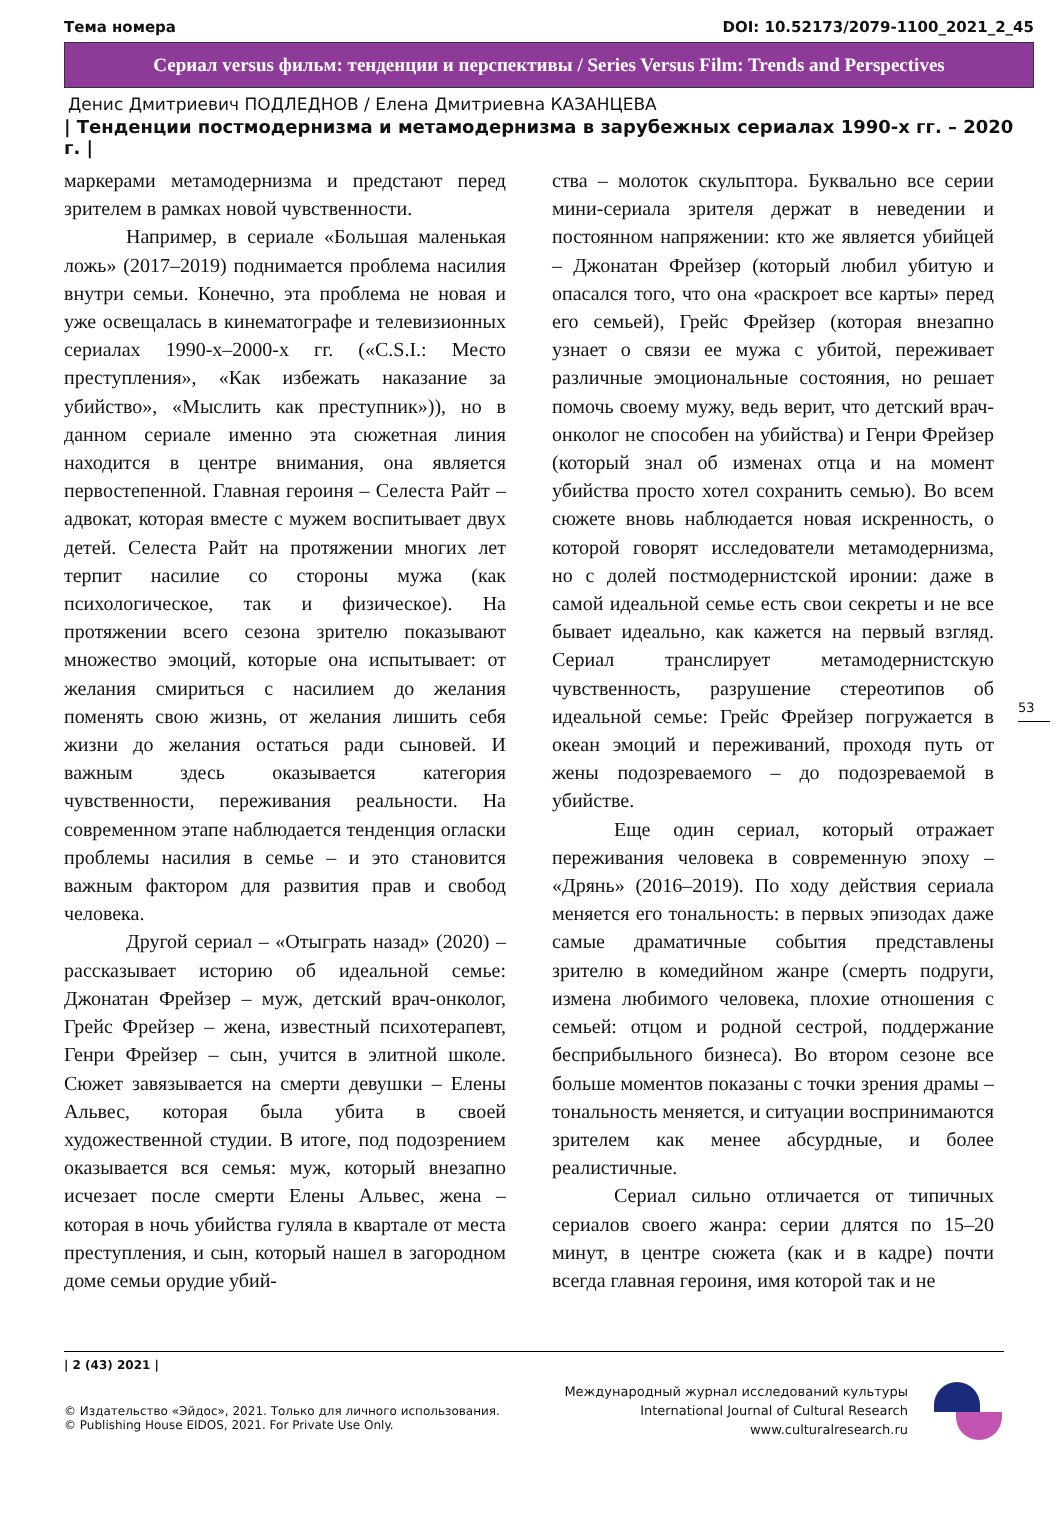Тема номера DOI: 10.52173/2079-1100_2021_2_45
Сериал versus фильм: тенденции и перспективы / Series Versus Film: Trends and Perspectives
Денис Дмитриевич ПОДЛЕДНОВ / Елена Дмитриевна КАЗАНЦЕВА
| Тенденции постмодернизма и метамодернизма в зарубежных сериалах 1990-х гг. – 2020 г. |
маркерами метамодернизма и предстают перед зрителем в рамках новой чувственности.
Например, в сериале «Большая маленькая ложь» (2017–2019) поднимается проблема насилия внутри семьи. Конечно, эта проблема не новая и уже освещалась в кинематографе и телевизионных сериалах 1990-х–2000-х гг. («C.S.I.: Место преступления», «Как избежать наказание за убийство», «Мыслить как преступник»)), но в данном сериале именно эта сюжетная линия находится в центре внимания, она является первостепенной. Главная героиня – Селеста Райт – адвокат, которая вместе с мужем воспитывает двух детей. Селеста Райт на протяжении многих лет терпит насилие со стороны мужа (как психологическое, так и физическое). На протяжении всего сезона зрителю показывают множество эмоций, которые она испытывает: от желания смириться с насилием до желания поменять свою жизнь, от желания лишить себя жизни до желания остаться ради сыновей. И важным здесь оказывается категория чувственности, переживания реальности. На современном этапе наблюдается тенденция огласки проблемы насилия в семье – и это становится важным фактором для развития прав и свобод человека.
Другой сериал – «Отыграть назад» (2020) – рассказывает историю об идеальной семье: Джонатан Фрейзер – муж, детский врач-онколог, Грейс Фрейзер – жена, известный психотерапевт, Генри Фрейзер – сын, учится в элитной школе. Сюжет завязывается на смерти девушки – Елены Альвес, которая была убита в своей художественной студии. В итоге, под подозрением оказывается вся семья: муж, который внезапно исчезает после смерти Елены Альвес, жена – которая в ночь убийства гуляла в квартале от места преступления, и сын, который нашел в загородном доме семьи орудие убий-
ства – молоток скульптора. Буквально все серии мини-сериала зрителя держат в неведении и постоянном напряжении: кто же является убийцей – Джонатан Фрейзер (который любил убитую и опасался того, что она «раскроет все карты» перед его семьей), Грейс Фрейзер (которая внезапно узнает о связи ее мужа с убитой, переживает различные эмоциональные состояния, но решает помочь своему мужу, ведь верит, что детский врач-онколог не способен на убийства) и Генри Фрейзер (который знал об изменах отца и на момент убийства просто хотел сохранить семью). Во всем сюжете вновь наблюдается новая искренность, о которой говорят исследователи метамодернизма, но с долей постмодернистской иронии: даже в самой идеальной семье есть свои секреты и не все бывает идеально, как кажется на первый взгляд. Сериал транслирует метамодернистскую чувственность, разрушение стереотипов об идеальной семье: Грейс Фрейзер погружается в океан эмоций и переживаний, проходя путь от жены подозреваемого – до подозреваемой в убийстве.
Еще один сериал, который отражает переживания человека в современную эпоху – «Дрянь» (2016–2019). По ходу действия сериала меняется его тональность: в первых эпизодах даже самые драматичные события представлены зрителю в комедийном жанре (смерть подруги, измена любимого человека, плохие отношения с семьей: отцом и родной сестрой, поддержание бесприбыльного бизнеса). Во втором сезоне все больше моментов показаны с точки зрения драмы – тональность меняется, и ситуации воспринимаются зрителем как менее абсурдные, и более реалистичные.
Сериал сильно отличается от типичных сериалов своего жанра: серии длятся по 15–20 минут, в центре сюжета (как и в кадре) почти всегда главная героиня, имя которой так и не
53
| 2 (43) 2021 |
© Издательство «Эйдос», 2021. Только для личного использования.
© Publishing House EIDOS, 2021. For Private Use Only.
Международный журнал исследований культуры
International Journal of Cultural Research
www.culturalresearch.ru